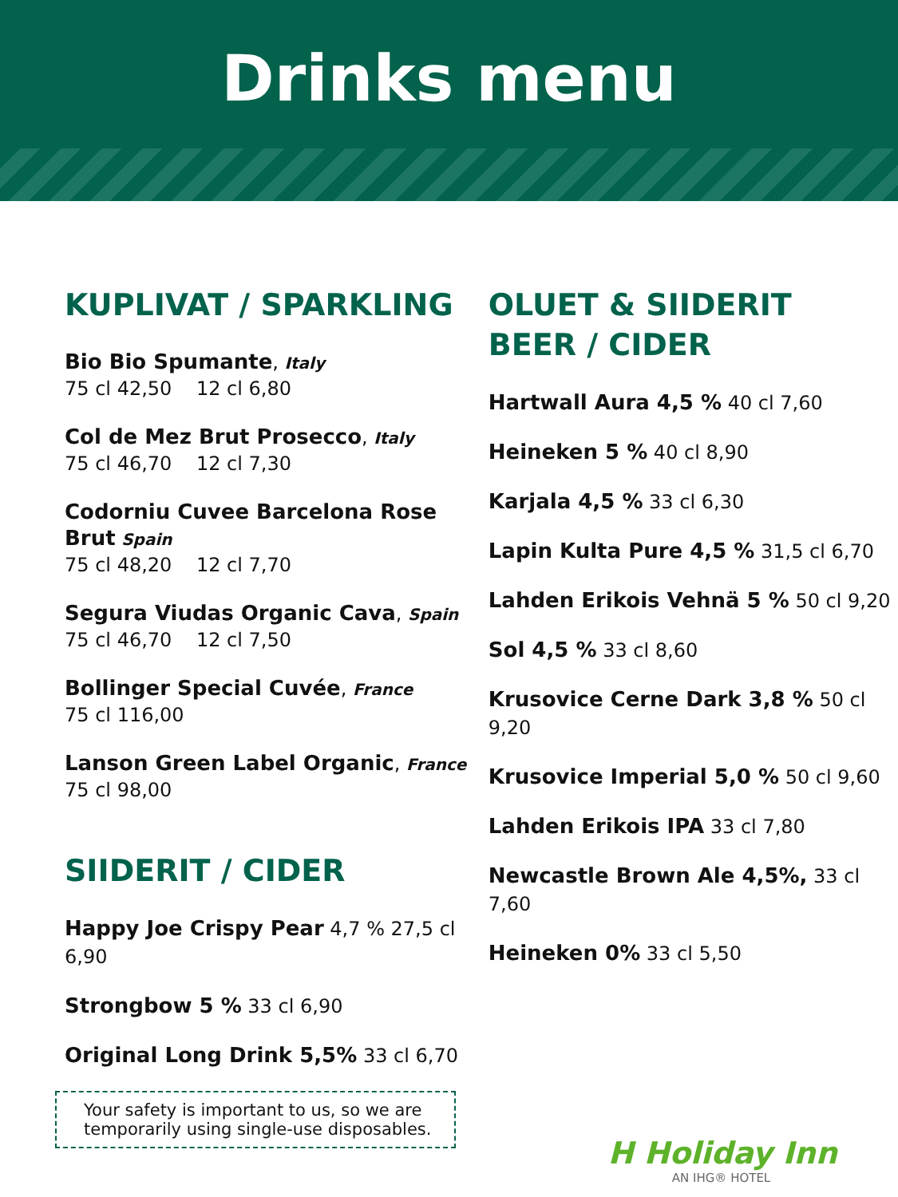Drinks menu
KUPLIVAT / SPARKLING
Bio Bio Spumante, Italy
75 cl 42,50 12 cl 6,80
Col de Mez Brut Prosecco, Italy
75 cl 46,70 12 cl 7,30
Codorniu Cuvee Barcelona Rose Brut Spain
75 cl 48,20 12 cl 7,70
Segura Viudas Organic Cava, Spain
75 cl 46,70 12 cl 7,50
Bollinger Special Cuvée, France
75 cl 116,00
Lanson Green Label Organic, France
75 cl 98,00
SIIDERIT / CIDER
Happy Joe Crispy Pear 4,7 % 27,5 cl 6,90
Strongbow 5 % 33 cl 6,90
Original Long Drink 5,5% 33 cl 6,70
Your safety is important to us, so we are temporarily using single-use disposables.
OLUET & SIIDERIT
BEER / CIDER
Hartwall Aura 4,5 % 40 cl 7,60
Heineken 5 % 40 cl 8,90
Karjala 4,5 % 33 cl 6,30
Lapin Kulta Pure 4,5 % 31,5 cl 6,70
Lahden Erikois Vehnä 5 % 50 cl 9,20
Sol 4,5 % 33 cl 8,60
Krusovice Cerne Dark 3,8 % 50 cl 9,20
Krusovice Imperial 5,0 % 50 cl 9,60
Lahden Erikois IPA 33 cl 7,80
Newcastle Brown Ale 4,5%, 33 cl 7,60
Heineken 0% 33 cl 5,50
H Holiday Inn
AN IHG® HOTEL